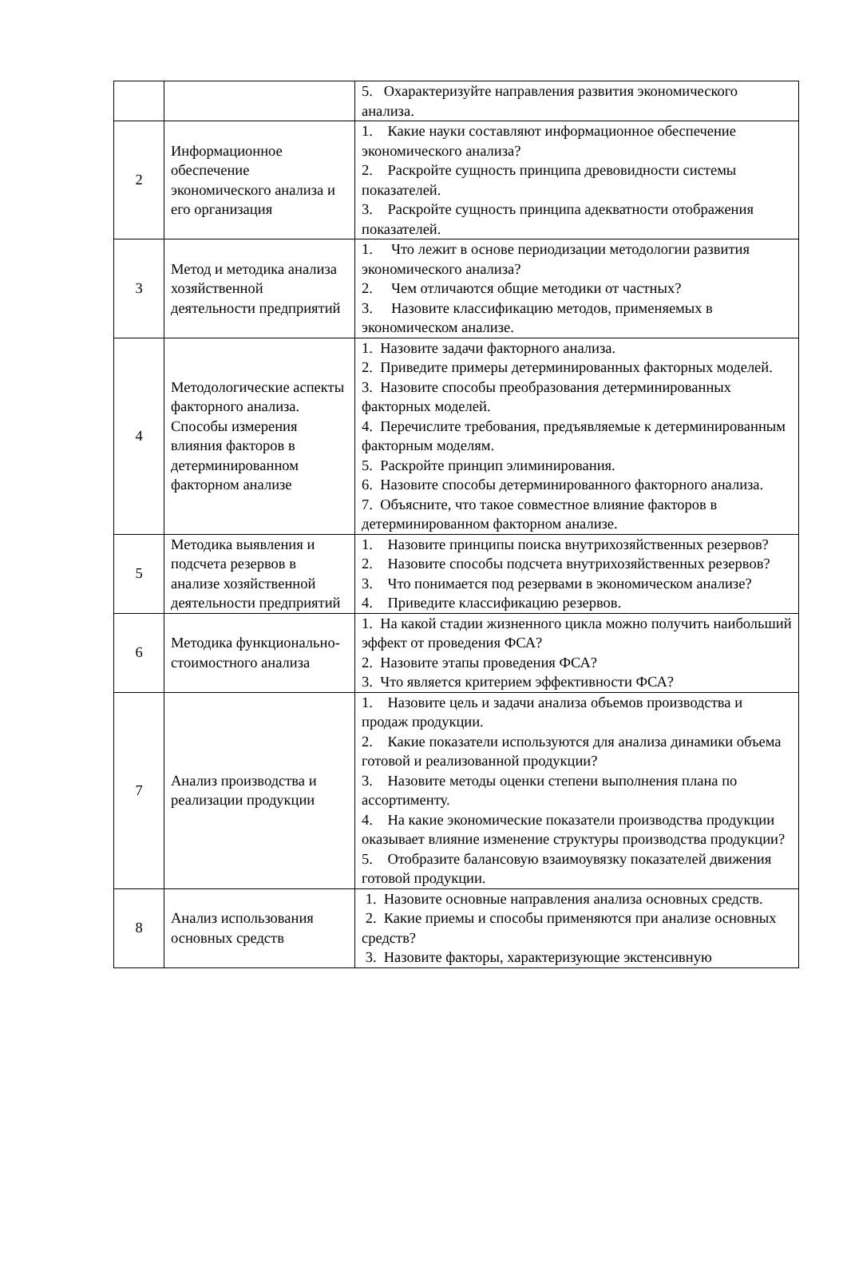| | | 5. Охарактеризуйте направления развития экономического анализа. |
| 2 | Информационное обеспечение экономического анализа и его организация | 1. Какие науки составляют информационное обеспечение экономического анализа? 2. Раскройте сущность принципа древовидности системы показателей. 3. Раскройте сущность принципа адекватности отображения показателей. |
| 3 | Метод и методика анализа хозяйственной деятельности предприятий | 1. Что лежит в основе периодизации методологии развития экономического анализа? 2. Чем отличаются общие методики от частных? 3. Назовите классификацию методов, применяемых в экономическом анализе. |
| 4 | Методологические аспекты факторного анализа. Способы измерения влияния факторов в детерминированном факторном анализе | 1. Назовите задачи факторного анализа. 2. Приведите примеры детерминированных факторных моделей. 3. Назовите способы преобразования детерминированных факторных моделей. 4. Перечислите требования, предъявляемые к детерминированным факторным моделям. 5. Раскройте принцип элиминирования. 6. Назовите способы детерминированного факторного анализа. 7. Объясните, что такое совместное влияние факторов в детерминированном факторном анализе. |
| 5 | Методика выявления и подсчета резервов в анализе хозяйственной деятельности предприятий | 1. Назовите принципы поиска внутрихозяйственных резервов? 2. Назовите способы подсчета внутрихозяйственных резервов? 3. Что понимается под резервами в экономическом анализе? 4. Приведите классификацию резервов. |
| 6 | Методика функционально-стоимостного анализа | 1. На какой стадии жизненного цикла можно получить наибольший эффект от проведения ФСА? 2. Назовите этапы проведения ФСА? 3. Что является критерием эффективности ФСА? |
| 7 | Анализ производства и реализации продукции | 1. Назовите цель и задачи анализа объемов производства и продаж продукции. 2. Какие показатели используются для анализа динамики объема готовой и реализованной продукции? 3. Назовите методы оценки степени выполнения плана по ассортименту. 4. На какие экономические показатели производства продукции оказывает влияние изменение структуры производства продукции? 5. Отобразите балансовую взаимоувязку показателей движения готовой продукции. |
| 8 | Анализ использования основных средств | 1. Назовите основные направления анализа основных средств. 2. Какие приемы и способы применяются при анализе основных средств? 3. Назовите факторы, характеризующие экстенсивную |